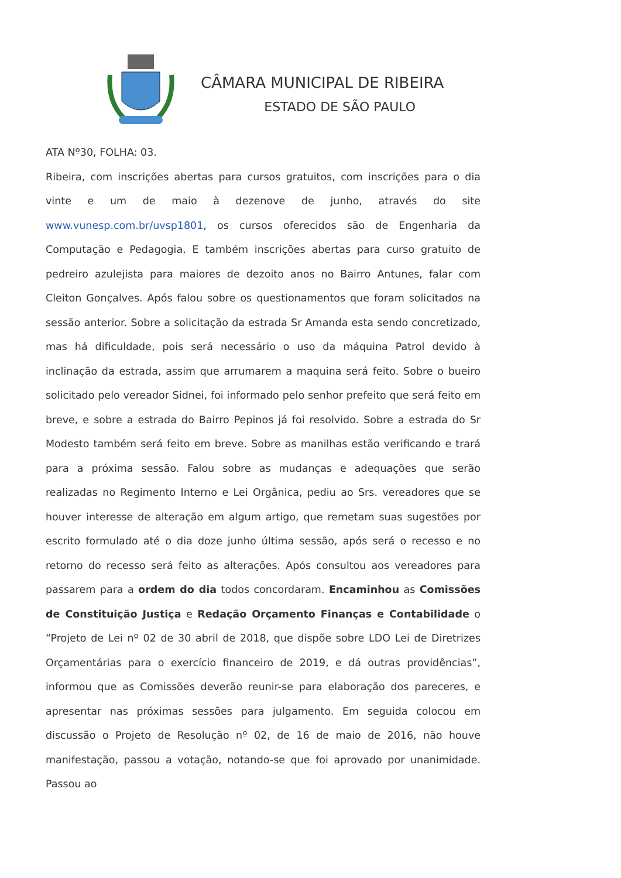CÂMARA MUNICIPAL DE RIBEIRA
ESTADO DE SÃO PAULO
ATA Nº30, FOLHA: 03.
Ribeira, com inscrições abertas para cursos gratuitos, com inscrições para o dia vinte e um de maio à dezenove de junho, através do site www.vunesp.com.br/uvsp1801, os cursos oferecidos são de Engenharia da Computação e Pedagogia. E também inscrições abertas para curso gratuito de pedreiro azulejista para maiores de dezoito anos no Bairro Antunes, falar com Cleiton Gonçalves. Após falou sobre os questionamentos que foram solicitados na sessão anterior. Sobre a solicitação da estrada Sr Amanda esta sendo concretizado, mas há dificuldade, pois será necessário o uso da máquina Patrol devido à inclinação da estrada, assim que arrumarem a maquina será feito. Sobre o bueiro solicitado pelo vereador Sidnei, foi informado pelo senhor prefeito que será feito em breve, e sobre a estrada do Bairro Pepinos já foi resolvido. Sobre a estrada do Sr Modesto também será feito em breve. Sobre as manilhas estão verificando e trará para a próxima sessão. Falou sobre as mudanças e adequações que serão realizadas no Regimento Interno e Lei Orgânica, pediu ao Srs. vereadores que se houver interesse de alteração em algum artigo, que remetam suas sugestões por escrito formulado até o dia doze junho última sessão, após será o recesso e no retorno do recesso será feito as alterações. Após consultou aos vereadores para passarem para a ordem do dia todos concordaram. Encaminhou as Comissões de Constituição Justiça e Redação Orçamento Finanças e Contabilidade o “Projeto de Lei nº 02 de 30 abril de 2018, que dispõe sobre LDO Lei de Diretrizes Orçamentárias para o exercício financeiro de 2019, e dá outras providências”, informou que as Comissões deverão reunir-se para elaboração dos pareceres, e apresentar nas próximas sessões para julgamento. Em seguida colocou em discussão o Projeto de Resolução nº 02, de 16 de maio de 2016, não houve manifestação, passou a votação, notando-se que foi aprovado por unanimidade. Passou ao